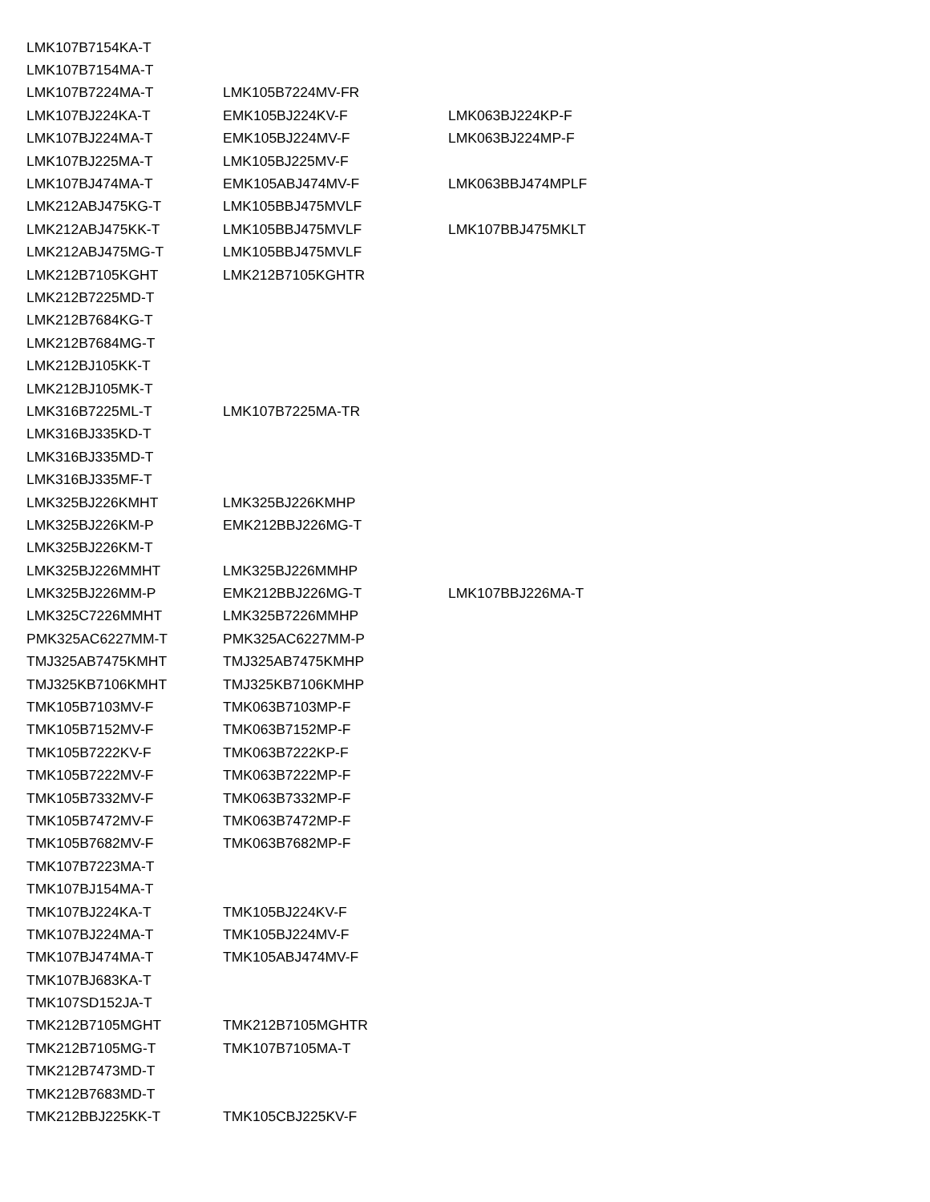| LMK107B7154KA-T | | |
| LMK107B7154MA-T | | |
| LMK107B7224MA-T | LMK105B7224MV-FR | |
| LMK107BJ224KA-T | EMK105BJ224KV-F | LMK063BJ224KP-F |
| LMK107BJ224MA-T | EMK105BJ224MV-F | LMK063BJ224MP-F |
| LMK107BJ225MA-T | LMK105BJ225MV-F | |
| LMK107BJ474MA-T | EMK105ABJ474MV-F | LMK063BBJ474MPLF |
| LMK212ABJ475KG-T | LMK105BBJ475MVLF | |
| LMK212ABJ475KK-T | LMK105BBJ475MVLF | LMK107BBJ475MKLT |
| LMK212ABJ475MG-T | LMK105BBJ475MVLF | |
| LMK212B7105KGHT | LMK212B7105KGHTR | |
| LMK212B7225MD-T | | |
| LMK212B7684KG-T | | |
| LMK212B7684MG-T | | |
| LMK212BJ105KK-T | | |
| LMK212BJ105MK-T | | |
| LMK316B7225ML-T | LMK107B7225MA-TR | |
| LMK316BJ335KD-T | | |
| LMK316BJ335MD-T | | |
| LMK316BJ335MF-T | | |
| LMK325BJ226KMHT | LMK325BJ226KMHP | |
| LMK325BJ226KM-P | EMK212BBJ226MG-T | |
| LMK325BJ226KM-T | | |
| LMK325BJ226MMHT | LMK325BJ226MMHP | |
| LMK325BJ226MM-P | EMK212BBJ226MG-T | LMK107BBJ226MA-T |
| LMK325C7226MMHT | LMK325B7226MMHP | |
| PMK325AC6227MM-T | PMK325AC6227MM-P | |
| TMJ325AB7475KMHT | TMJ325AB7475KMHP | |
| TMJ325KB7106KMHT | TMJ325KB7106KMHP | |
| TMK105B7103MV-F | TMK063B7103MP-F | |
| TMK105B7152MV-F | TMK063B7152MP-F | |
| TMK105B7222KV-F | TMK063B7222KP-F | |
| TMK105B7222MV-F | TMK063B7222MP-F | |
| TMK105B7332MV-F | TMK063B7332MP-F | |
| TMK105B7472MV-F | TMK063B7472MP-F | |
| TMK105B7682MV-F | TMK063B7682MP-F | |
| TMK107B7223MA-T | | |
| TMK107BJ154MA-T | | |
| TMK107BJ224KA-T | TMK105BJ224KV-F | |
| TMK107BJ224MA-T | TMK105BJ224MV-F | |
| TMK107BJ474MA-T | TMK105ABJ474MV-F | |
| TMK107BJ683KA-T | | |
| TMK107SD152JA-T | | |
| TMK212B7105MGHT | TMK212B7105MGHTR | |
| TMK212B7105MG-T | TMK107B7105MA-T | |
| TMK212B7473MD-T | | |
| TMK212B7683MD-T | | |
| TMK212BBJ225KK-T | TMK105CBJ225KV-F | |